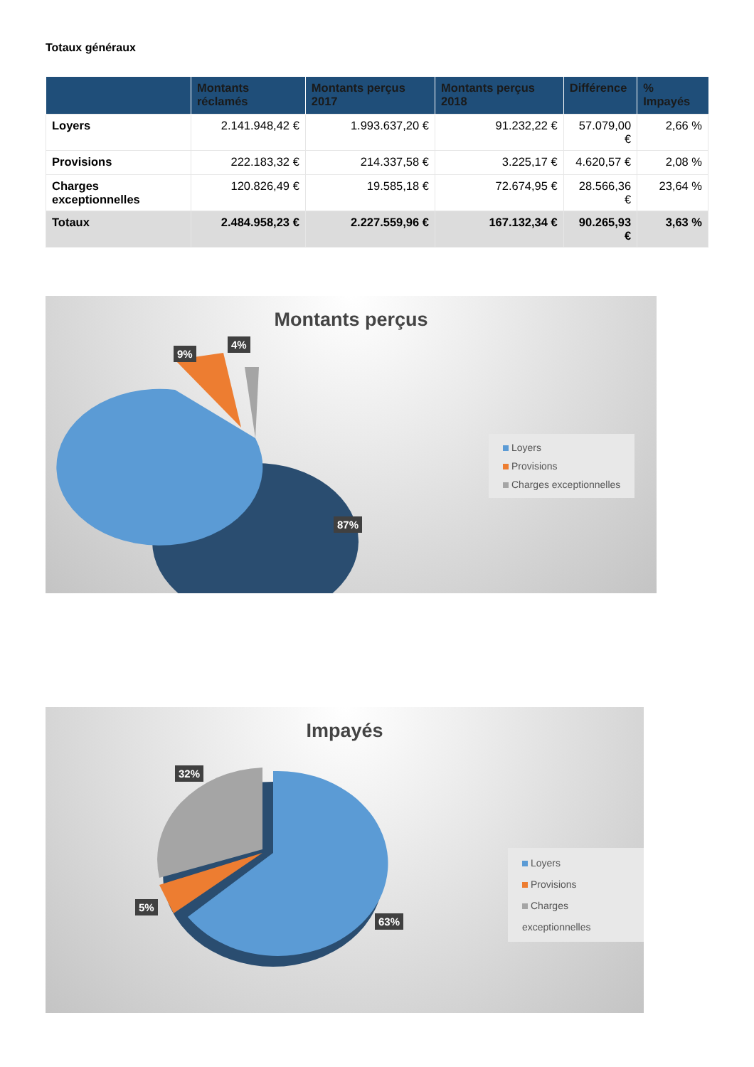Totaux généraux
| | Montants réclamés | Montants perçus 2017 | Montants perçus 2018 | Différence | % Impayés |
| --- | --- | --- | --- | --- | --- |
| Loyers | 2.141.948,42 € | 1.993.637,20 € | 91.232,22 € | 57.079,00 € | 2,66 % |
| Provisions | 222.183,32 € | 214.337,58 € | 3.225,17 € | 4.620,57 € | 2,08 % |
| Charges exceptionnelles | 120.826,49 € | 19.585,18 € | 72.674,95 € | 28.566,36 € | 23,64 % |
| Totaux | 2.484.958,23 € | 2.227.559,96 € | 167.132,34 € | 90.265,93 € | 3,63 % |
Montants perçus
9%
4%
87%
Loyers
Provisions
Charges exceptionnelles
Impayés
32%
5%
63%
Loyers
Provisions
Charges exceptionnelles